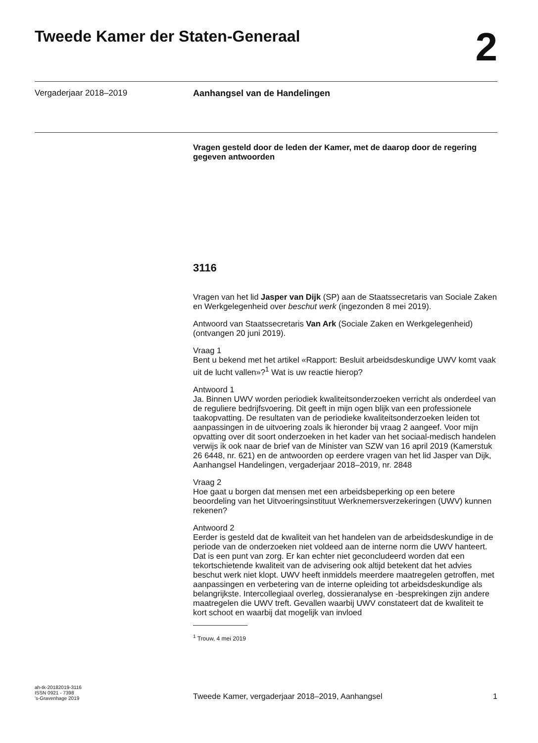Tweede Kamer der Staten-Generaal
2
Vergaderjaar 2018–2019 Aanhangsel van de Handelingen
Vragen gesteld door de leden der Kamer, met de daarop door de regering gegeven antwoorden
3116
Vragen van het lid Jasper van Dijk (SP) aan de Staatssecretaris van Sociale Zaken en Werkgelegenheid over beschut werk (ingezonden 8 mei 2019).
Antwoord van Staatssecretaris Van Ark (Sociale Zaken en Werkgelegenheid) (ontvangen 20 juni 2019).
Vraag 1
Bent u bekend met het artikel «Rapport: Besluit arbeidsdeskundige UWV komt vaak uit de lucht vallen»?<sup>1</sup> Wat is uw reactie hierop?
Antwoord 1
Ja. Binnen UWV worden periodiek kwaliteitsonderzoeken verricht als onderdeel van de reguliere bedrijfsvoering. Dit geeft in mijn ogen blijk van een professionele taakopvatting. De resultaten van de periodieke kwaliteitsonderzoeken leiden tot aanpassingen in de uitvoering zoals ik hieronder bij vraag 2 aangeef. Voor mijn opvatting over dit soort onderzoeken in het kader van het sociaal-medisch handelen verwijs ik ook naar de brief van de Minister van SZW van 16 april 2019 (Kamerstuk 26 6448, nr. 621) en de antwoorden op eerdere vragen van het lid Jasper van Dijk, Aanhangsel Handelingen, vergaderjaar 2018–2019, nr. 2848
Vraag 2
Hoe gaat u borgen dat mensen met een arbeidsbeperking op een betere beoordeling van het Uitvoeringsinstituut Werknemersverzekeringen (UWV) kunnen rekenen?
Antwoord 2
Eerder is gesteld dat de kwaliteit van het handelen van de arbeidsdeskundige in de periode van de onderzoeken niet voldeed aan de interne norm die UWV hanteert. Dat is een punt van zorg. Er kan echter niet geconcludeerd worden dat een tekortschietende kwaliteit van de advisering ook altijd betekent dat het advies beschut werk niet klopt. UWV heeft inmiddels meerdere maatregelen getroffen, met aanpassingen en verbetering van de interne opleiding tot arbeidsdeskundige als belangrijkste. Intercollegiaal overleg, dossieranalyse en -besprekingen zijn andere maatregelen die UWV treft. Gevallen waarbij UWV constateert dat de kwaliteit te kort schoot en waarbij dat mogelijk van invloed
<sup>1</sup> Trouw, 4 mei 2019
ah-tk-20182019-3116
ISSN 0921 - 7398
's-Gravenhage 2019
Tweede Kamer, vergaderjaar 2018–2019, Aanhangsel
1